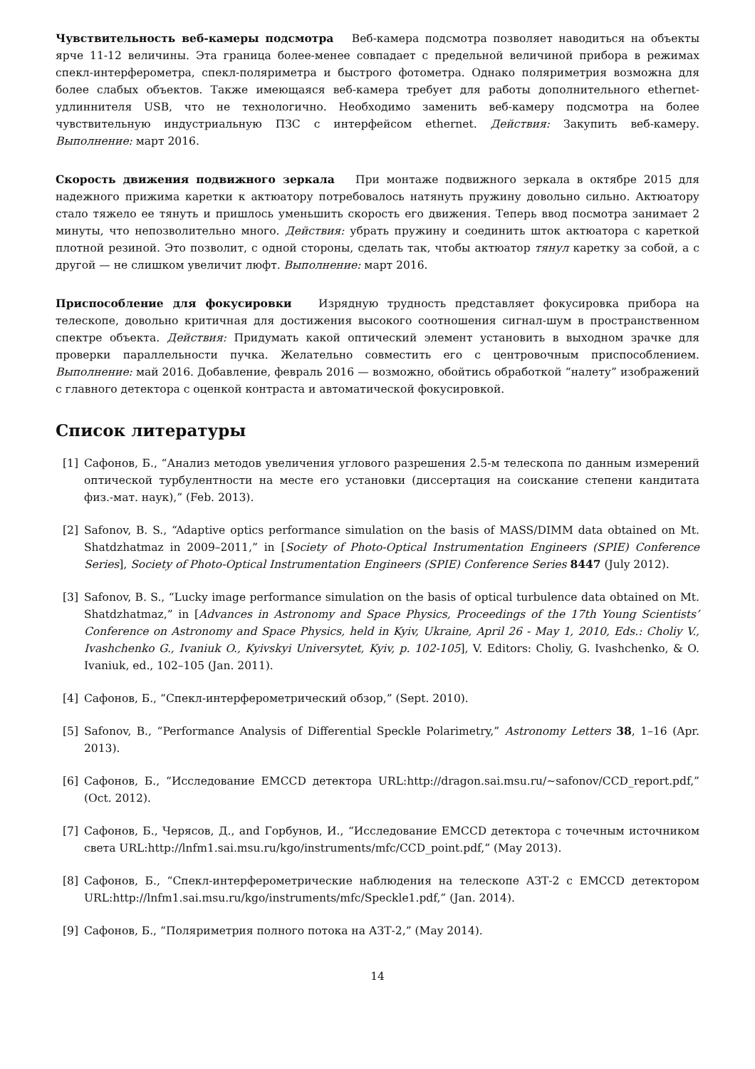Чувствительность веб-камеры подсмотра Веб-камера подсмотра позволяет наводиться на объекты ярче 11-12 величины. Эта граница более-менее совпадает с предельной величиной прибора в режимах спекл-интерферометра, спекл-поляриметра и быстрого фотометра. Однако поляриметрия возможна для более слабых объектов. Также имеющаяся веб-камера требует для работы дополнительного ethernet-удлиннителя USB, что не технологично. Необходимо заменить веб-камеру подсмотра на более чувствительную индустриальную ПЗС с интерфейсом ethernet. Действия: Закупить веб-камеру. Выполнение: март 2016.
Скорость движения подвижного зеркала При монтаже подвижного зеркала в октябре 2015 для надежного прижима каретки к актюатору потребовалось натянуть пружину довольно сильно. Актюатору стало тяжело ее тянуть и пришлось уменьшить скорость его движения. Теперь ввод посмотра занимает 2 минуты, что непозволительно много. Действия: убрать пружину и соединить шток актюатора с кареткой плотной резиной. Это позволит, с одной стороны, сделать так, чтобы актюатор тянул каретку за собой, а с другой — не слишком увеличит люфт. Выполнение: март 2016.
Приспособление для фокусировки Изрядную трудность представляет фокусировка прибора на телескопе, довольно критичная для достижения высокого соотношения сигнал-шум в пространственном спектре объекта. Действия: Придумать какой оптический элемент установить в выходном зрачке для проверки параллельности пучка. Желательно совместить его с центровочным приспособлением. Выполнение: май 2016. Добавление, февраль 2016 — возможно, обойтись обработкой “налету” изображений с главного детектора с оценкой контраста и автоматической фокусировкой.
Список литературы
[1] Сафонов, Б., “Анализ методов увеличения углового разрешения 2.5-м телескопа по данным измерений оптической турбулентности на месте его установки (диссертация на соискание степени кандитата физ.-мат. наук),” (Feb. 2013).
[2] Safonov, B. S., “Adaptive optics performance simulation on the basis of MASS/DIMM data obtained on Mt. Shatdzhatmaz in 2009–2011,” in [Society of Photo-Optical Instrumentation Engineers (SPIE) Conference Series], Society of Photo-Optical Instrumentation Engineers (SPIE) Conference Series 8447 (July 2012).
[3] Safonov, B. S., “Lucky image performance simulation on the basis of optical turbulence data obtained on Mt. Shatdzhatmaz,” in [Advances in Astronomy and Space Physics, Proceedings of the 17th Young Scientists’ Conference on Astronomy and Space Physics, held in Kyiv, Ukraine, April 26 - May 1, 2010, Eds.: Choliy V., Ivashchenko G., Ivaniuk O., Kyivskyi Universytet, Kyiv, p. 102-105], V. Editors: Choliy, G. Ivashchenko, & O. Ivaniuk, ed., 102–105 (Jan. 2011).
[4] Сафонов, Б., “Спекл-интерферометрический обзор,” (Sept. 2010).
[5] Safonov, B., “Performance Analysis of Differential Speckle Polarimetry,” Astronomy Letters 38, 1–16 (Apr. 2013).
[6] Сафонов, Б., “Исследование EMCCD детектора URL:http://dragon.sai.msu.ru/∼safonov/CCD_report.pdf,” (Oct. 2012).
[7] Сафонов, Б., Черясов, Д., and Горбунов, И., “Исследование EMCCD детектора с точечным источником света URL:http://lnfm1.sai.msu.ru/kgo/instruments/mfc/CCD_point.pdf,” (May 2013).
[8] Сафонов, Б., “Спекл-интерферометрические наблюдения на телескопе АЗТ-2 с EMCCD детектором URL:http://lnfm1.sai.msu.ru/kgo/instruments/mfc/Speckle1.pdf,” (Jan. 2014).
[9] Сафонов, Б., “Поляриметрия полного потока на АЗТ-2,” (May 2014).
14